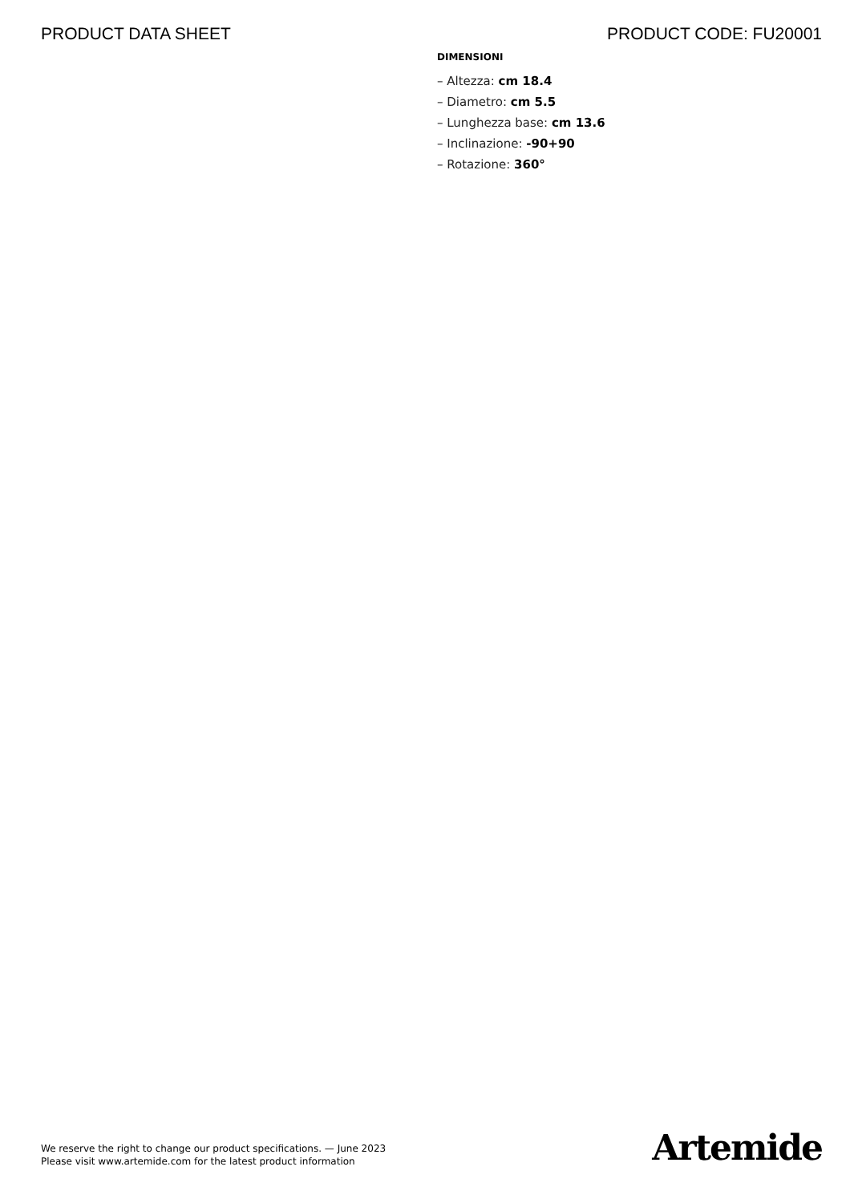PRODUCT DATA SHEET PRODUCT CODE: FU20001
DIMENSIONI
– Altezza: cm 18.4
– Diametro: cm 5.5
– Lunghezza base: cm 13.6
– Inclinazione: -90+90
– Rotazione: 360°
We reserve the right to change our product specifications. — June 2023
Please visit www.artemide.com for the latest product information
Artemide